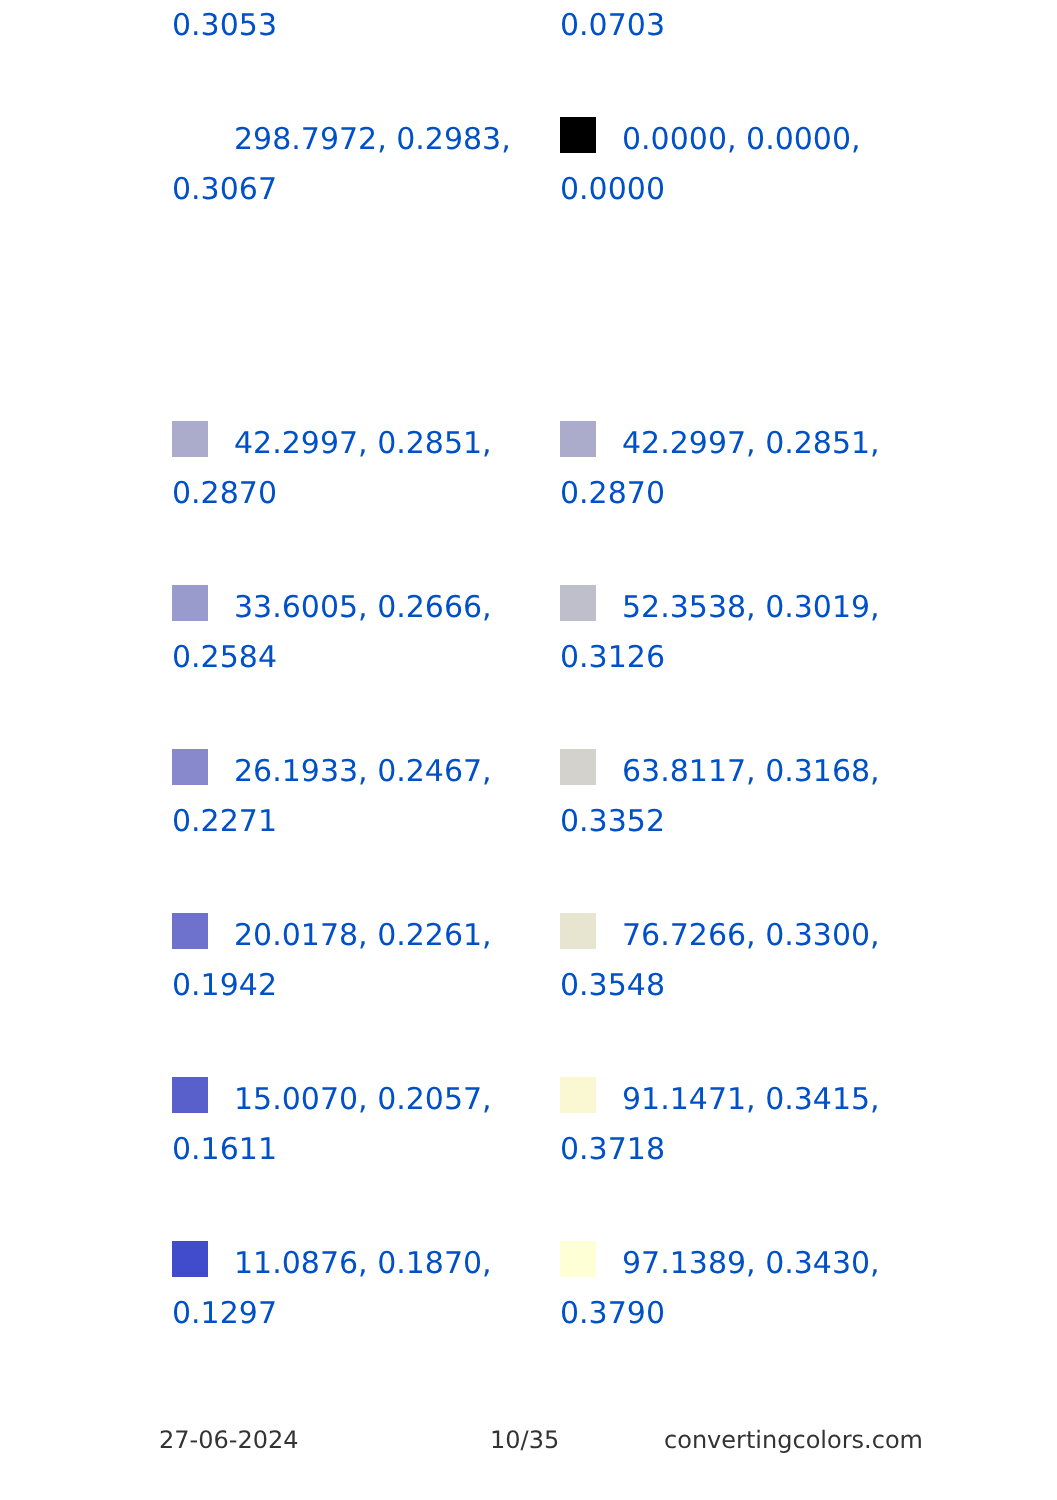0.3053 0.0703
298.7972, 0.2983, 0.3067
0.0000, 0.0000, 0.0000
42.2997, 0.2851, 0.2870
42.2997, 0.2851, 0.2870
33.6005, 0.2666, 0.2584
52.3538, 0.3019, 0.3126
26.1933, 0.2467, 0.2271
63.8117, 0.3168, 0.3352
20.0178, 0.2261, 0.1942
76.7266, 0.3300, 0.3548
15.0070, 0.2057, 0.1611
91.1471, 0.3415, 0.3718
11.0876, 0.1870, 0.1297
97.1389, 0.3430, 0.3790
27-06-2024 10/35 convertingcolors.com